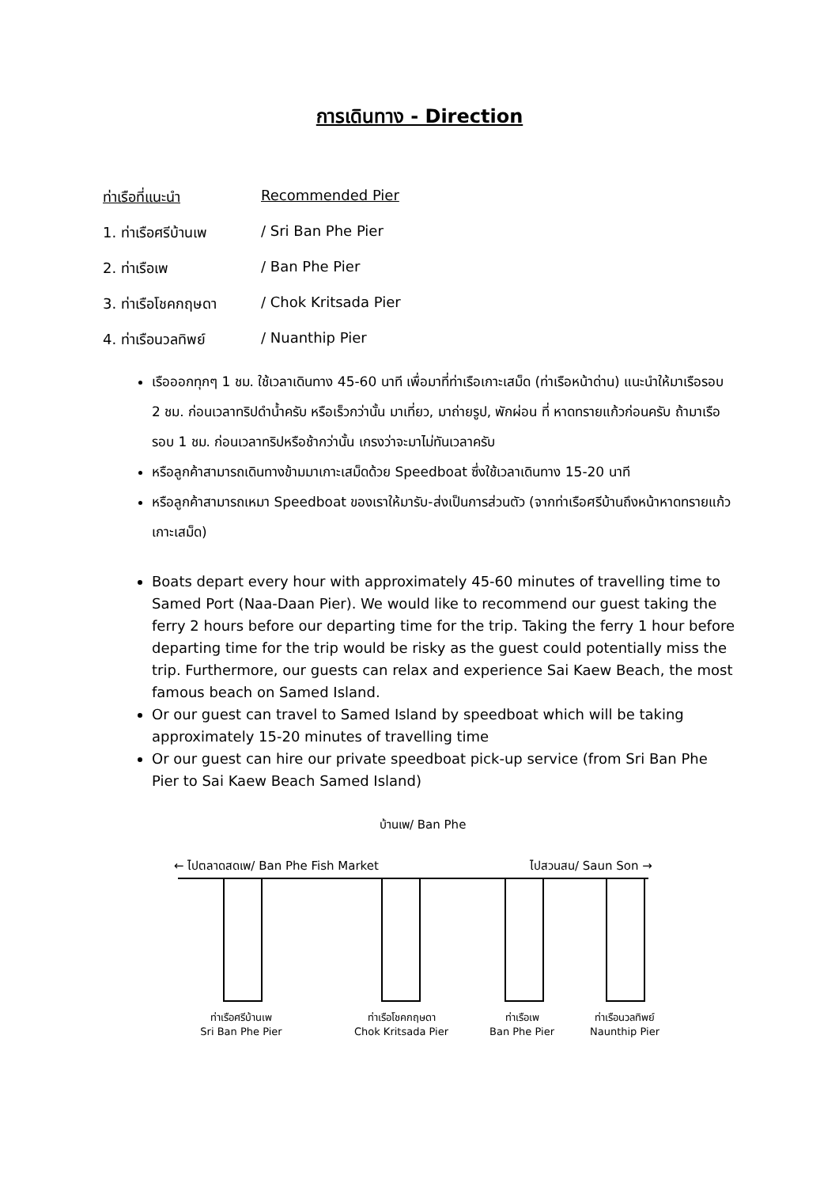การเดินทาง - Direction
ท่าเรือที่แนะนำ Recommended Pier
1. ท่าเรือศรีบ้านเพ / Sri Ban Phe Pier
2. ท่าเรือเพ / Ban Phe Pier
3. ท่าเรือโชคกฤษดา / Chok Kritsada Pier
4. ท่าเรือนวลทิพย์ / Nuanthip Pier
เรือออกทุกๆ 1 ชม. ใช้เวลาเดินทาง 45-60 นาที เพื่อมาที่ท่าเรือเกาะเสม็ด (ท่าเรือหน้าด่าน) แนะนำให้มาเรือรอบ 2 ชม. ก่อนเวลาทริปดำน้ำครับ หรือเร็วกว่านั้น มาเที่ยว, มาถ่ายรูป, พักผ่อน ที่ หาดทรายแก้วก่อนครับ ถ้ามาเรือรอบ 1 ชม. ก่อนเวลาทริปหรือช้ากว่านั้น เกรงว่าจะมาไม่ทันเวลาครับ
หรือลูกค้าสามารถเดินทางข้ามมาเกาะเสม็ดด้วย Speedboat ซึ่งใช้เวลาเดินทาง 15-20 นาที
หรือลูกค้าสามารถเหมา Speedboat ของเราให้มารับ-ส่งเป็นการส่วนตัว (จากท่าเรือศรีบ้านถึงหน้าหาดทรายแก้ว เกาะเสม็ด)
Boats depart every hour with approximately 45-60 minutes of travelling time to Samed Port (Naa-Daan Pier). We would like to recommend our guest taking the ferry 2 hours before our departing time for the trip. Taking the ferry 1 hour before departing time for the trip would be risky as the guest could potentially miss the trip. Furthermore, our guests can relax and experience Sai Kaew Beach, the most famous beach on Samed Island.
Or our guest can travel to Samed Island by speedboat which will be taking approximately 15-20 minutes of travelling time
Or our guest can hire our private speedboat pick-up service (from Sri Ban Phe Pier to Sai Kaew Beach Samed Island)
บ้านเพ/ Ban Phe
← ไปตลาดสดเพ/ Ban Phe Fish Market
ไปสวนสน/ Saun Son →
ท่าเรือศรีบ้านเพ
Sri Ban Phe Pier
ท่าเรือโชคกฤษดา
Chok Kritsada Pier
ท่าเรือเพ
Ban Phe Pier
ท่าเรือนวลทิพย์
Naunthip Pier